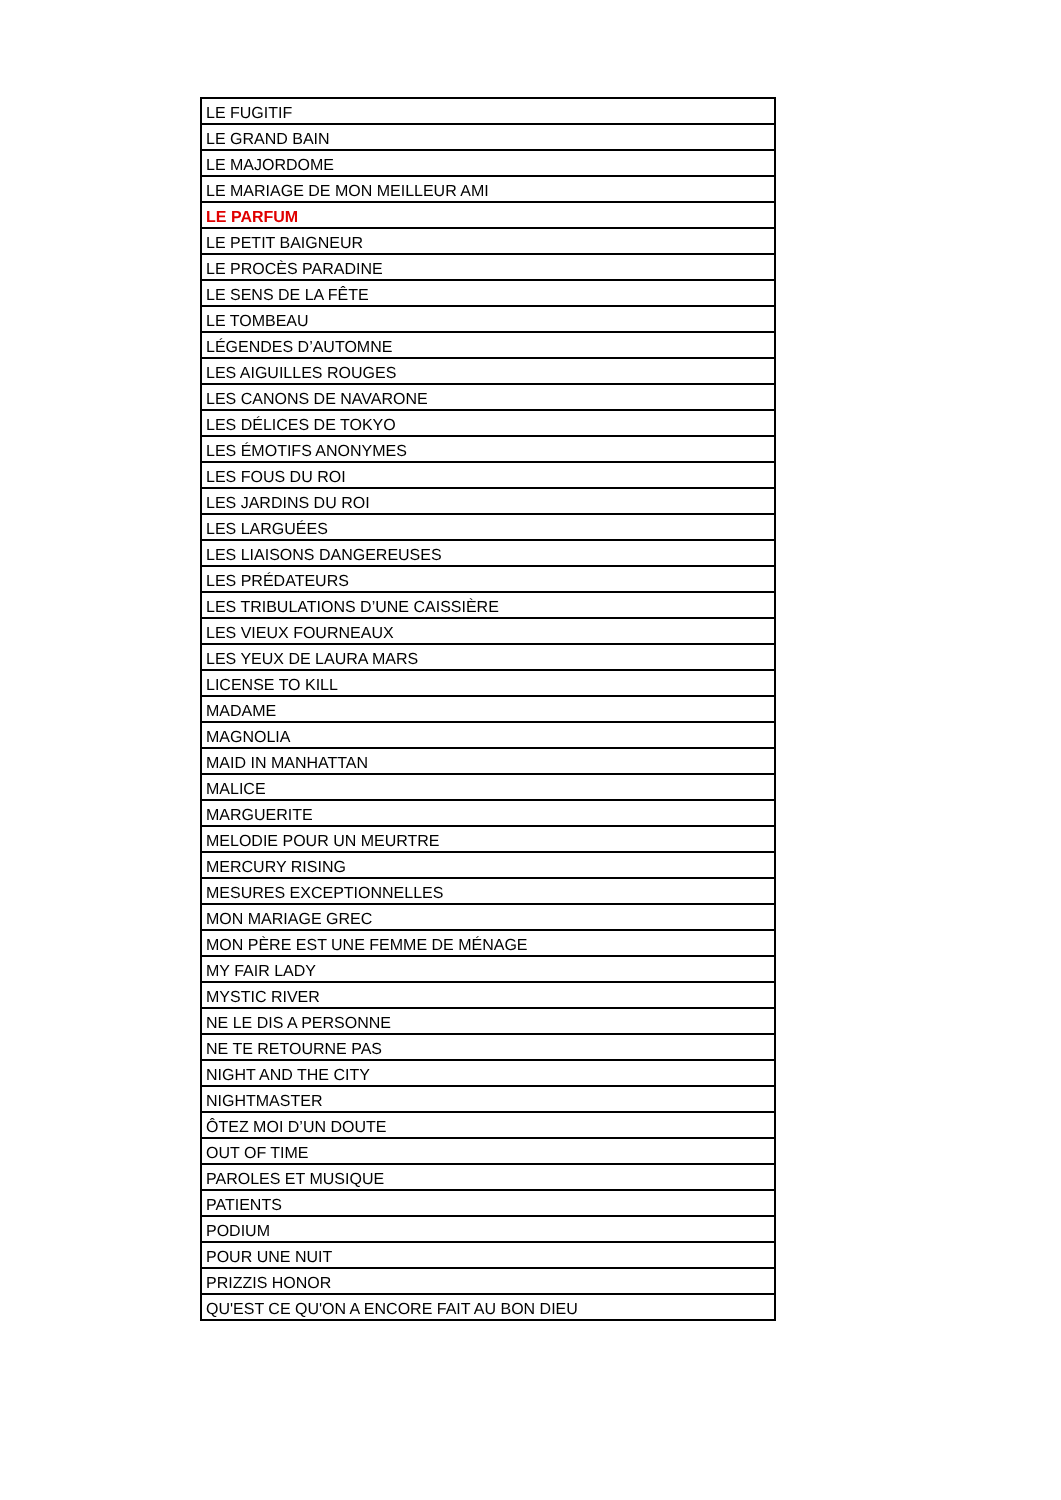| LE FUGITIF |
| LE GRAND BAIN |
| LE MAJORDOME |
| LE MARIAGE DE MON MEILLEUR AMI |
| LE PARFUM |
| LE PETIT BAIGNEUR |
| LE PROCÈS PARADINE |
| LE SENS DE LA FÊTE |
| LE TOMBEAU |
| LÉGENDES D’AUTOMNE |
| LES AIGUILLES ROUGES |
| LES CANONS DE NAVARONE |
| LES DÉLICES DE TOKYO |
| LES ÉMOTIFS ANONYMES |
| LES FOUS DU ROI |
| LES JARDINS DU ROI |
| LES LARGUÉES |
| LES LIAISONS DANGEREUSES |
| LES PRÉDATEURS |
| LES TRIBULATIONS D’UNE CAISSIÈRE |
| LES VIEUX FOURNEAUX |
| LES YEUX DE LAURA MARS |
| LICENSE TO KILL |
| MADAME |
| MAGNOLIA |
| MAID IN MANHATTAN |
| MALICE |
| MARGUERITE |
| MELODIE POUR UN MEURTRE |
| MERCURY RISING |
| MESURES EXCEPTIONNELLES |
| MON MARIAGE GREC |
| MON PÈRE EST UNE FEMME DE MÉNAGE |
| MY FAIR LADY |
| MYSTIC RIVER |
| NE LE DIS A PERSONNE |
| NE TE RETOURNE PAS |
| NIGHT AND THE CITY |
| NIGHTMASTER |
| ÔTEZ MOI D’UN DOUTE |
| OUT OF TIME |
| PAROLES ET MUSIQUE |
| PATIENTS |
| PODIUM |
| POUR UNE NUIT |
| PRIZZIS HONOR |
| QU'EST CE QU'ON A ENCORE FAIT AU BON DIEU |